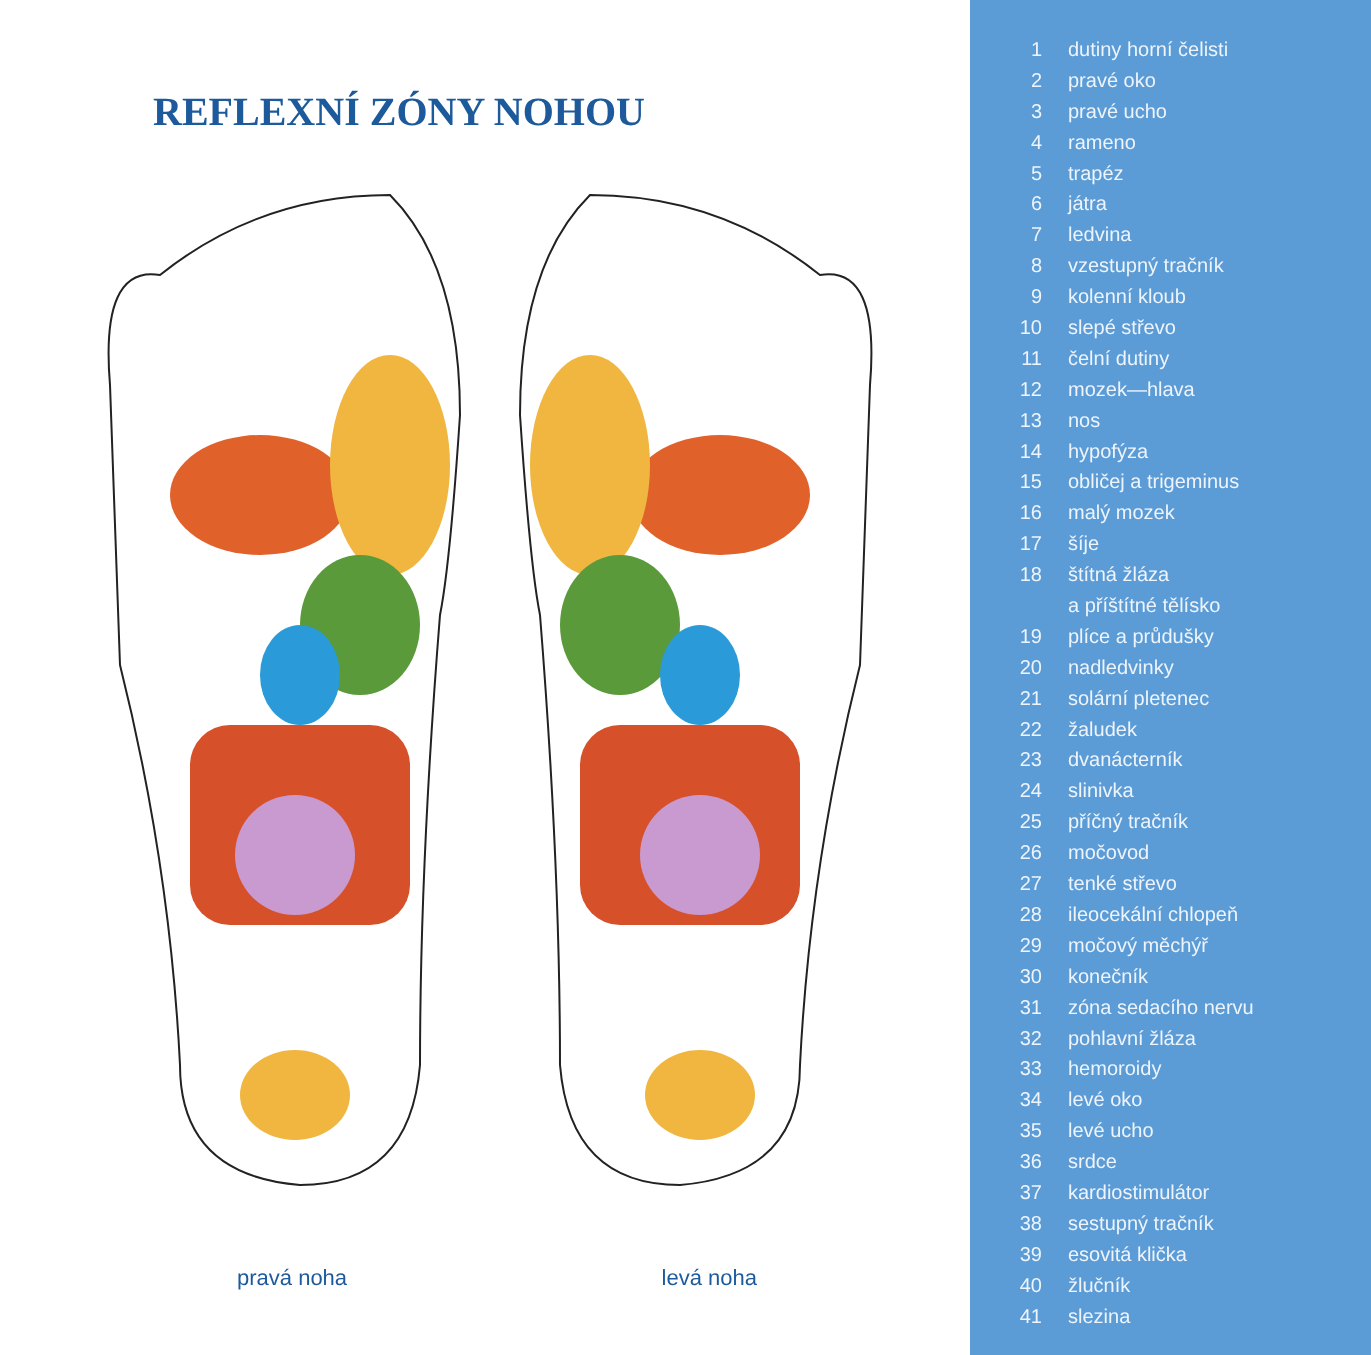REFLEXNÍ ZÓNY NOHOU
pravá noha levá noha
1 dutiny horní čelisti
2 pravé oko
3 pravé ucho
4 rameno
5 trapéz
6 játra
7 ledvina
8 vzestupný tračník
9 kolenní kloub
10 slepé střevo
11 čelní dutiny
12 mozek—hlava
13 nos
14 hypofýza
15 obličej a trigeminus
16 malý mozek
17 šíje
18 štítná žláza
a příštítné tělísko
19 plíce a průdušky
20 nadledvinky
21 solární pletenec
22 žaludek
23 dvanácterník
24 slinivka
25 příčný tračník
26 močovod
27 tenké střevo
28 ileocekální chlopeň
29 močový měchýř
30 konečník
31 zóna sedacího nervu
32 pohlavní žláza
33 hemoroidy
34 levé oko
35 levé ucho
36 srdce
37 kardiostimulátor
38 sestupný tračník
39 esovitá klička
40 žlučník
41 slezina